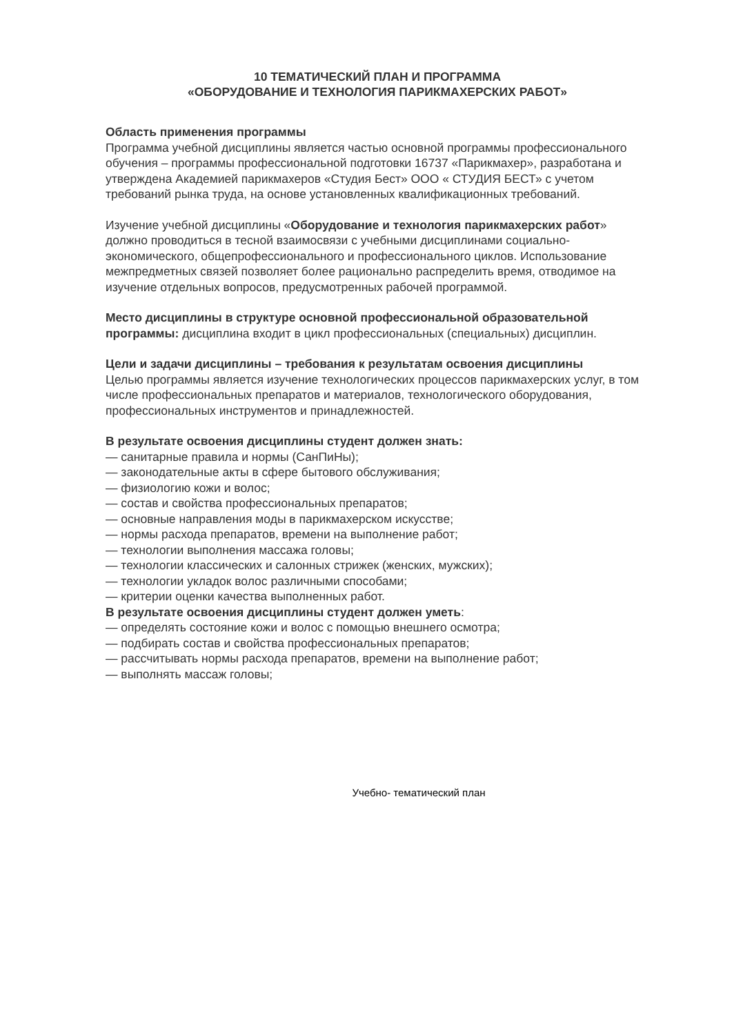10 ТЕМАТИЧЕСКИЙ ПЛАН И ПРОГРАММА
«ОБОРУДОВАНИЕ И ТЕХНОЛОГИЯ ПАРИКМАХЕРСКИХ РАБОТ»
Область применения программы
Программа учебной дисциплины является частью основной программы профессионального обучения – программы профессиональной подготовки 16737 «Парикмахер», разработана и утверждена Академией парикмахеров «Студия Бест» ООО « СТУДИЯ БЕСТ» с учетом требований рынка труда, на основе установленных квалификационных требований.
Изучение учебной дисциплины «Оборудование и технология парикмахерских работ» должно проводиться в тесной взаимосвязи с учебными дисциплинами социально-экономического, общепрофессионального и профессионального циклов. Использование межпредметных связей позволяет более рационально распределить время, отводимое на изучение отдельных вопросов, предусмотренных рабочей программой.
Место дисциплины в структуре основной профессиональной образовательной программы: дисциплина входит в цикл профессиональных (специальных) дисциплин.
Цели и задачи дисциплины – требования к результатам освоения дисциплины
Целью программы является изучение технологических процессов парикмахерских услуг, в том числе профессиональных препаратов и материалов, технологического оборудования, профессиональных инструментов и принадлежностей.
В результате освоения дисциплины студент должен знать:
— санитарные правила и нормы (СанПиНы);
— законодательные акты в сфере бытового обслуживания;
— физиологию кожи и волос;
— состав и свойства профессиональных препаратов;
— основные направления моды в парикмахерском искусстве;
— нормы расхода препаратов, времени на выполнение работ;
— технологии выполнения массажа головы;
— технологии классических и салонных стрижек (женских, мужских);
— технологии укладок волос различными способами;
— критерии оценки качества выполненных работ.
В результате освоения дисциплины студент должен уметь:
— определять состояние кожи и волос с помощью внешнего осмотра;
— подбирать состав и свойства профессиональных препаратов;
— рассчитывать нормы расхода препаратов, времени на выполнение работ;
— выполнять массаж головы;
Учебно- тематический план